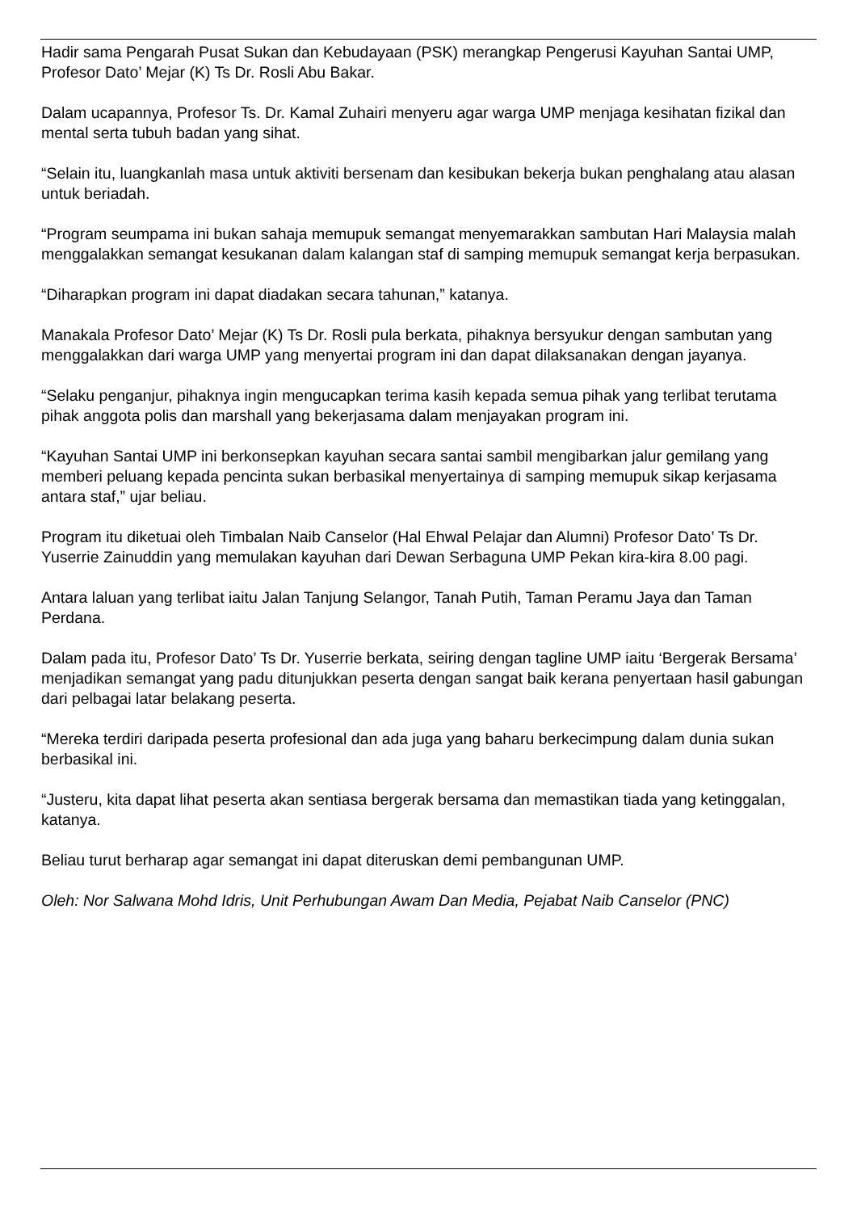Hadir sama Pengarah Pusat Sukan dan Kebudayaan (PSK) merangkap Pengerusi Kayuhan Santai UMP, Profesor Dato’ Mejar (K) Ts Dr. Rosli Abu Bakar.
Dalam ucapannya, Profesor Ts. Dr. Kamal Zuhairi menyeru agar warga UMP menjaga kesihatan fizikal dan mental serta tubuh badan yang sihat.
“Selain itu, luangkanlah masa untuk aktiviti bersenam dan kesibukan bekerja bukan penghalang atau alasan untuk beriadah.
“Program seumpama ini bukan sahaja memupuk semangat menyemarakkan sambutan Hari Malaysia malah menggalakkan semangat kesukanan dalam kalangan staf di samping memupuk semangat kerja berpasukan.
“Diharapkan program ini dapat diadakan secara tahunan,” katanya.
Manakala Profesor Dato’ Mejar (K) Ts Dr. Rosli pula berkata, pihaknya bersyukur dengan sambutan yang menggalakkan dari warga UMP yang menyertai program ini dan dapat dilaksanakan dengan jayanya.
“Selaku penganjur, pihaknya ingin mengucapkan terima kasih kepada semua pihak yang terlibat terutama pihak anggota polis dan marshall yang bekerjasama dalam menjayakan program ini.
“Kayuhan Santai UMP ini berkonsepkan kayuhan secara santai sambil mengibarkan jalur gemilang yang memberi peluang kepada pencinta sukan berbasikal menyertainya di samping memupuk sikap kerjasama antara staf,” ujar beliau.
Program itu diketuai oleh Timbalan Naib Canselor (Hal Ehwal Pelajar dan Alumni) Profesor Dato’ Ts Dr. Yuserrie Zainuddin yang memulakan kayuhan dari Dewan Serbaguna UMP Pekan kira-kira 8.00 pagi.
Antara laluan yang terlibat iaitu Jalan Tanjung Selangor, Tanah Putih, Taman Peramu Jaya dan Taman Perdana.
Dalam pada itu, Profesor Dato’ Ts Dr. Yuserrie berkata, seiring dengan tagline UMP iaitu ‘Bergerak Bersama’ menjadikan semangat yang padu ditunjukkan peserta dengan sangat baik kerana penyertaan hasil gabungan dari pelbagai latar belakang peserta.
“Mereka terdiri daripada peserta profesional dan ada juga yang baharu berkecimpung dalam dunia sukan berbasikal ini.
“Justeru, kita dapat lihat peserta akan sentiasa bergerak bersama dan memastikan tiada yang ketinggalan, katanya.
Beliau turut berharap agar semangat ini dapat diteruskan demi pembangunan UMP.
Oleh: Nor Salwana Mohd Idris, Unit Perhubungan Awam Dan Media, Pejabat Naib Canselor (PNC)